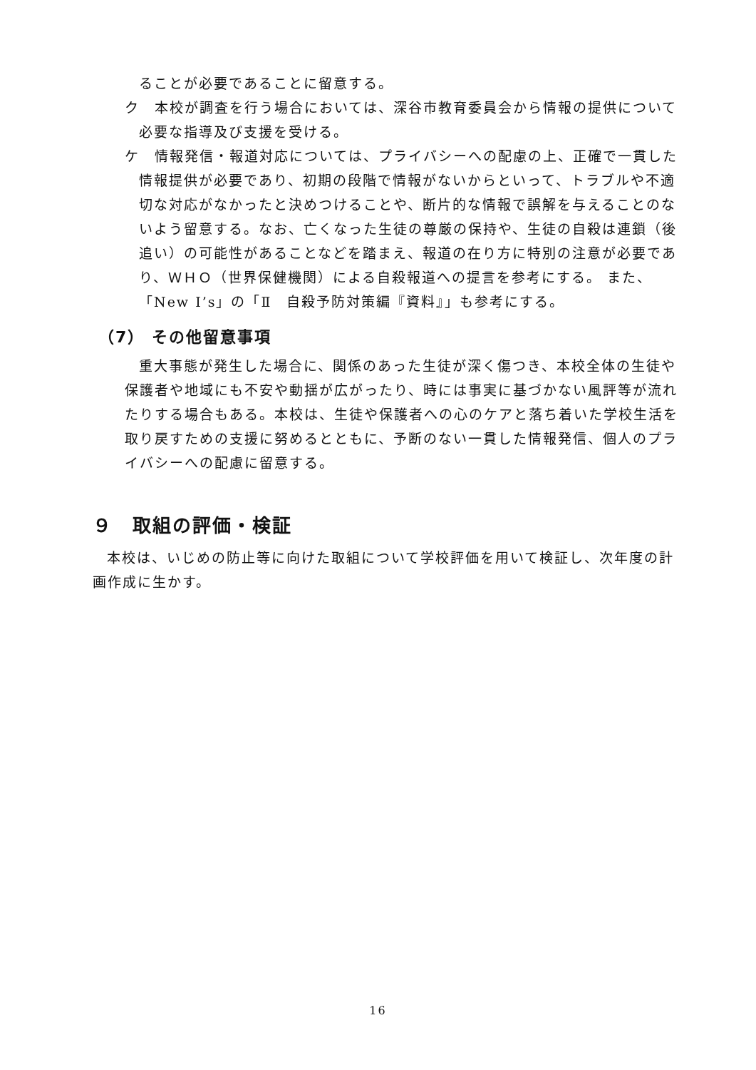ることが必要であることに留意する。
ク　本校が調査を行う場合においては、深谷市教育委員会から情報の提供について必要な指導及び支援を受ける。
ケ　情報発信・報道対応については、プライバシーへの配慮の上、正確で一貫した情報提供が必要であり、初期の段階で情報がないからといって、トラブルや不適切な対応がなかったと決めつけることや、断片的な情報で誤解を与えることのないよう留意する。なお、亡くなった生徒の尊厳の保持や、生徒の自殺は連鎖（後追い）の可能性があることなどを踏まえ、報道の在り方に特別の注意が必要であり、ＷＨＯ（世界保健機関）による自殺報道への提言を参考にする。 また、「New I’s」の「Ⅱ　自殺予防対策編『資料』」も参考にする。
（7） その他留意事項
重大事態が発生した場合に、関係のあった生徒が深く傷つき、本校全体の生徒や保護者や地域にも不安や動揺が広がったり、時には事実に基づかない風評等が流れたりする場合もある。本校は、生徒や保護者への心のケアと落ち着いた学校生活を取り戻すための支援に努めるとともに、予断のない一貫した情報発信、個人のプライバシーへの配慮に留意する。
９　取組の評価・検証
本校は、いじめの防止等に向けた取組について学校評価を用いて検証し、次年度の計画作成に生かす。
16